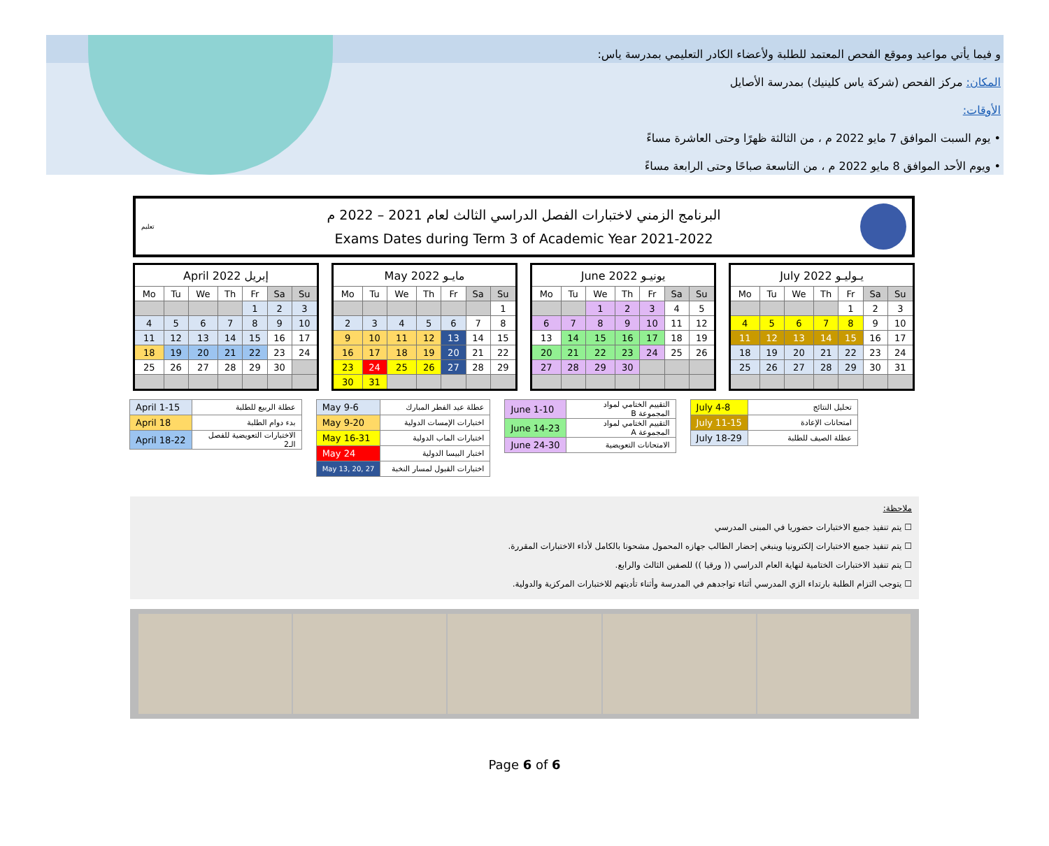و فيما يأتي مواعيد وموقع الفحص المعتمد للطلبة ولأعضاء الكادر التعليمي بمدرسة ياس:
المكان: مركز الفحص (شركة ياس كلينيك) بمدرسة الأصايل
الأوقات:
• يوم السبت الموافق 7 مايو 2022 م ، من الثالثة ظهرًا وحتى العاشرة مساءً
• ويوم الأحد الموافق 8 مايو 2022 م ، من التاسعة صباحًا وحتى الرابعة مساءً
تعليم
البرنامج الزمني لاختبارات الفصل الدراسي الثالث لعام 2021 – 2022 م
Exams Dates during Term 3 of Academic Year 2021-2022
| April 2022 إبريل | | | | | | |
| Mo | Tu | We | Th | Fr | Sa | Su |
| | | | | 1 | 2 | 3 |
| 4 | 5 | 6 | 7 | 8 | 9 | 10 |
| 11 | 12 | 13 | 14 | 15 | 16 | 17 |
| 18 | 19 | 20 | 21 | 22 | 23 | 24 |
| 25 | 26 | 27 | 28 | 29 | 30 | |
| May 2022 مايـو | | | | | | |
| Mo | Tu | We | Th | Fr | Sa | Su |
| | | | | | | 1 |
| 2 | 3 | 4 | 5 | 6 | 7 | 8 |
| 9 | 10 | 11 | 12 | 13 | 14 | 15 |
| 16 | 17 | 18 | 19 | 20 | 21 | 22 |
| 23 | 24 | 25 | 26 | 27 | 28 | 29 |
| 30 | 31 | | | | | |
| June 2022 يونيـو | | | | | | |
| Mo | Tu | We | Th | Fr | Sa | Su |
| | | 1 | 2 | 3 | 4 | 5 |
| 6 | 7 | 8 | 9 | 10 | 11 | 12 |
| 13 | 14 | 15 | 16 | 17 | 18 | 19 |
| 20 | 21 | 22 | 23 | 24 | 25 | 26 |
| 27 | 28 | 29 | 30 | | | |
| July 2022 يـوليـو | | | | | | |
| Mo | Tu | We | Th | Fr | Sa | Su |
| | | | | 1 | 2 | 3 |
| 4 | 5 | 6 | 7 | 8 | 9 | 10 |
| 11 | 12 | 13 | 14 | 15 | 16 | 17 |
| 18 | 19 | 20 | 21 | 22 | 23 | 24 |
| 25 | 26 | 27 | 28 | 29 | 30 | 31 |
| April 1-15 | عطلة الربيع للطلبة |
| April 18 | بدء دوام الطلبة |
| April 18-22 | الاختبارات التعويضية للفصل الـ2 |
| May 9-6 | عطلة عيد الفطر المبارك |
| May 9-20 | اختبارات الإمسات الدولية |
| May 16-31 | اختبارات الماب الدولية |
| May 24 | اختبار البيسا الدولية |
| May 13, 20, 27 | اختبارات القبول لمسار النخبة |
| June 1-10 | التقييم الختامي لمواد المجموعة B |
| June 14-23 | التقييم الختامي لمواد المجموعة A |
| June 24-30 | الامتحانات التعويضية |
| July 4-8 | تحليل النتائج |
| July 11-15 | امتحانات الإعادة |
| July 18-29 | عطلة الصيف للطلبة |
ملاحظة:
☐ يتم تنفيذ جميع الاختبارات حضوريا في المبنى المدرسي
☐ يتم تنفيذ جميع الاختبارات إلكترونيا وينبغي إحضار الطالب جهازه المحمول مشحونا بالكامل لأداء الاختبارات المقررة.
☐ يتم تنفيذ الاختبارات الختامية لنهاية العام الدراسي (( ورقيا )) للصفين الثالث والرابع.
☐ يتوجب التزام الطلبة بارتداء الزي المدرسي أثناء تواجدهم في المدرسة وأثناء تأديتهم للاختبارات المركزية والدولية.
Page 6 of 6